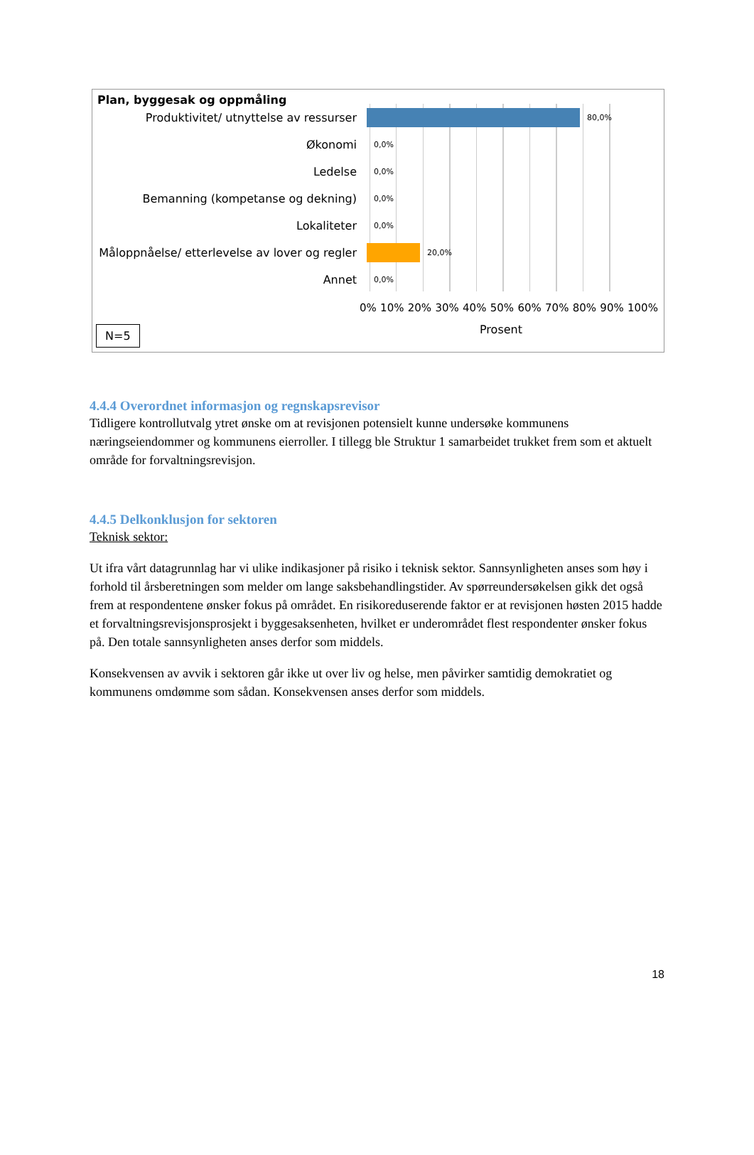Plan, byggesak og oppmåling
Produktivitet/ utnyttelse av ressurser
80,0%
Økonomi
0,0%
Ledelse
0,0%
Bemanning (kompetanse og dekning)
0,0%
Lokaliteter
0,0%
Måloppnåelse/ etterlevelse av lover og regler
20,0%
Annet
0,0%
0% 10% 20% 30% 40% 50% 60% 70% 80% 90% 100%
Prosent
N=5
4.4.4 Overordnet informasjon og regnskapsrevisor
Tidligere kontrollutvalg ytret ønske om at revisjonen potensielt kunne undersøke kommunens næringseiendommer og kommunens eierroller. I tillegg ble Struktur 1 samarbeidet trukket frem som et aktuelt område for forvaltningsrevisjon.
4.4.5 Delkonklusjon for sektoren
Teknisk sektor:
Ut ifra vårt datagrunnlag har vi ulike indikasjoner på risiko i teknisk sektor. Sannsynligheten anses som høy i forhold til årsberetningen som melder om lange saksbehandlingstider. Av spørreundersøkelsen gikk det også frem at respondentene ønsker fokus på området. En risikoreduserende faktor er at revisjonen høsten 2015 hadde et forvaltningsrevisjonsprosjekt i byggesaksenheten, hvilket er underområdet flest respondenter ønsker fokus på. Den totale sannsynligheten anses derfor som middels.
Konsekvensen av avvik i sektoren går ikke ut over liv og helse, men påvirker samtidig demokratiet og kommunens omdømme som sådan. Konsekvensen anses derfor som middels.
18